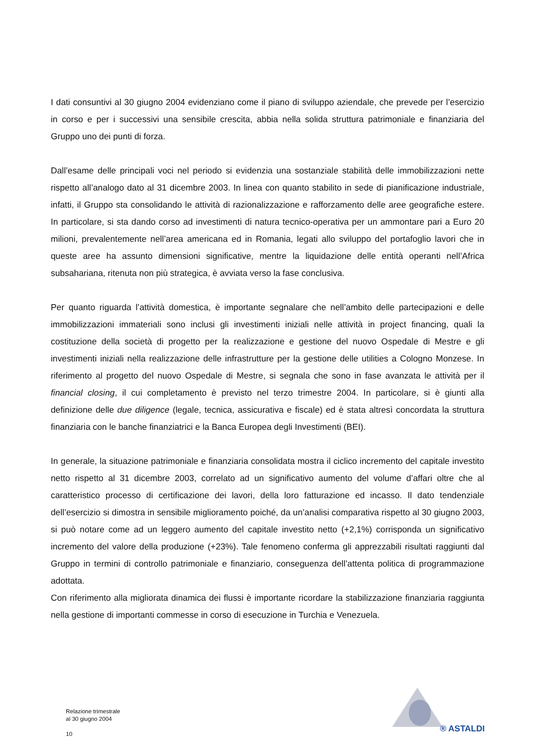I dati consuntivi al 30 giugno 2004 evidenziano come il piano di sviluppo aziendale, che prevede per l’esercizio in corso e per i successivi una sensibile crescita, abbia nella solida struttura patrimoniale e finanziaria del Gruppo uno dei punti di forza.
Dall’esame delle principali voci nel periodo si evidenzia una sostanziale stabilità delle immobilizzazioni nette rispetto all’analogo dato al 31 dicembre 2003. In linea con quanto stabilito in sede di pianificazione industriale, infatti, il Gruppo sta consolidando le attività di razionalizzazione e rafforzamento delle aree geografiche estere. In particolare, si sta dando corso ad investimenti di natura tecnico-operativa per un ammontare pari a Euro 20 milioni, prevalentemente nell’area americana ed in Romania, legati allo sviluppo del portafoglio lavori che in queste aree ha assunto dimensioni significative, mentre la liquidazione delle entità operanti nell’Africa subsahariana, ritenuta non più strategica, è avviata verso la fase conclusiva.
Per quanto riguarda l’attività domestica, è importante segnalare che nell’ambito delle partecipazioni e delle immobilizzazioni immateriali sono inclusi gli investimenti iniziali nelle attività in project financing, quali la costituzione della società di progetto per la realizzazione e gestione del nuovo Ospedale di Mestre e gli investimenti iniziali nella realizzazione delle infrastrutture per la gestione delle utilities a Cologno Monzese. In riferimento al progetto del nuovo Ospedale di Mestre, si segnala che sono in fase avanzata le attività per il financial closing, il cui completamento è previsto nel terzo trimestre 2004. In particolare, si è giunti alla definizione delle due diligence (legale, tecnica, assicurativa e fiscale) ed è stata altresì concordata la struttura finanziaria con le banche finanziatrici e la Banca Europea degli Investimenti (BEI).
In generale, la situazione patrimoniale e finanziaria consolidata mostra il ciclico incremento del capitale investito netto rispetto al 31 dicembre 2003, correlato ad un significativo aumento del volume d’affari oltre che al caratteristico processo di certificazione dei lavori, della loro fatturazione ed incasso. Il dato tendenziale dell’esercizio si dimostra in sensibile miglioramento poiché, da un’analisi comparativa rispetto al 30 giugno 2003, si può notare come ad un leggero aumento del capitale investito netto (+2,1%) corrisponda un significativo incremento del valore della produzione (+23%). Tale fenomeno conferma gli apprezzabili risultati raggiunti dal Gruppo in termini di controllo patrimoniale e finanziario, conseguenza dell’attenta politica di programmazione adottata.
Con riferimento alla migliorata dinamica dei flussi è importante ricordare la stabilizzazione finanziaria raggiunta nella gestione di importanti commesse in corso di esecuzione in Turchia e Venezuela.
Relazione trimestrale
al 30 giugno 2004
10
® ASTALDI